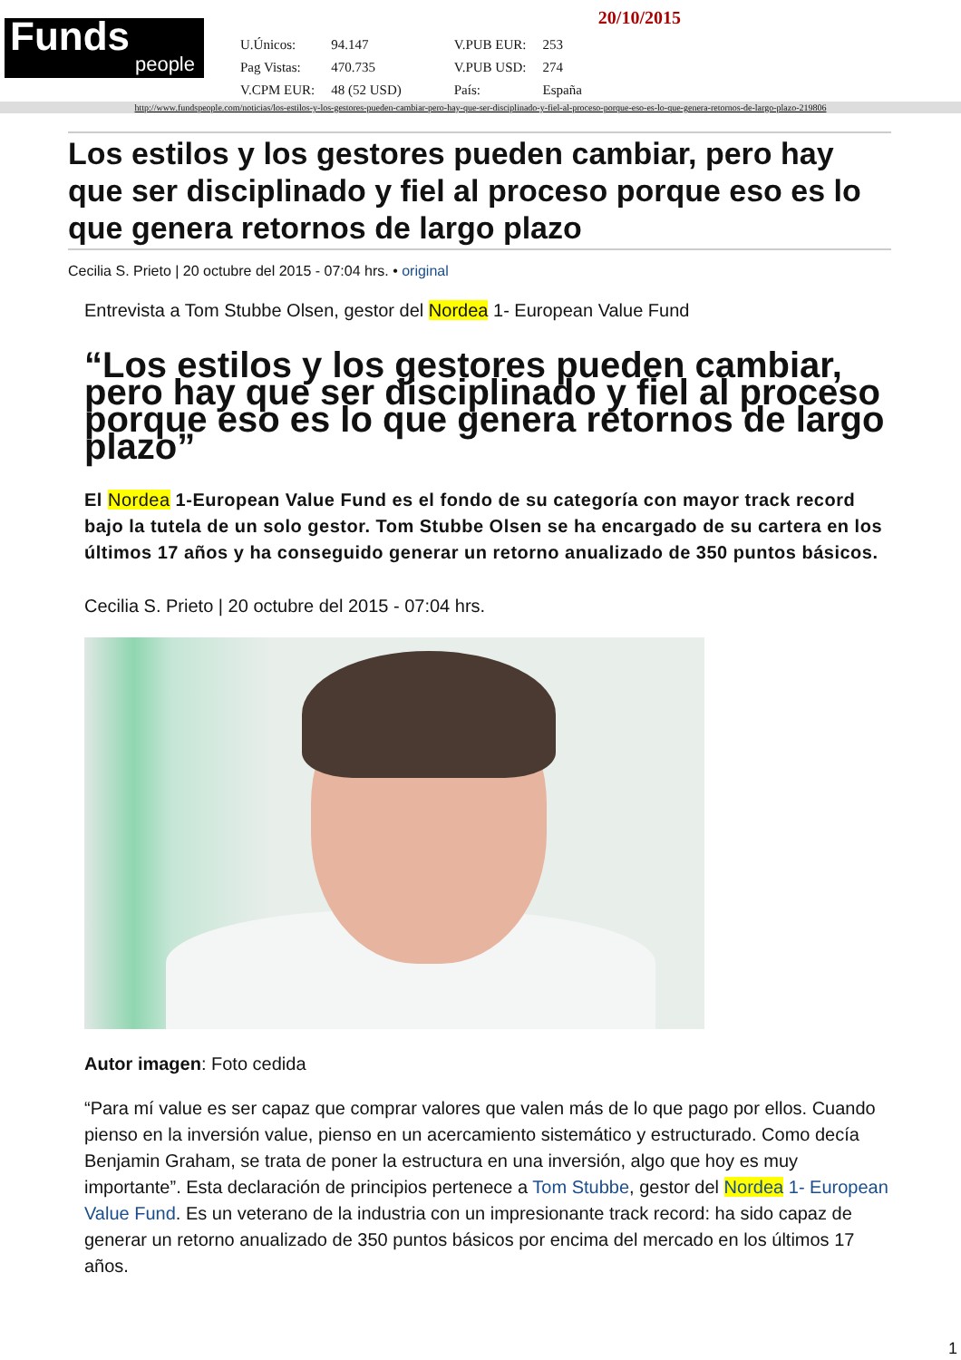Funds
people
| U.Únicos: | 94.147 | V.PUB EUR: | 253 |
| Pag Vistas: | 470.735 | V.PUB USD: | 274 |
| V.CPM EUR: | 48 (52 USD) | País: | España |
20/10/2015
http://www.fundspeople.com/noticias/los-estilos-y-los-gestores-pueden-cambiar-pero-hay-que-ser-disciplinado-y-fiel-al-proceso-porque-eso-es-lo-que-genera-retornos-de-largo-plazo-219806
Los estilos y los gestores pueden cambiar, pero hay que ser disciplinado y fiel al proceso porque eso es lo que genera retornos de largo plazo
Cecilia S. Prieto | 20 octubre del 2015 - 07:04 hrs. • original
Entrevista a Tom Stubbe Olsen, gestor del Nordea 1- European Value Fund
“Los estilos y los gestores pueden cambiar, pero hay que ser disciplinado y fiel al proceso porque eso es lo que genera retornos de largo plazo”
El Nordea 1-European Value Fund es el fondo de su categoría con mayor track record bajo la tutela de un solo gestor. Tom Stubbe Olsen se ha encargado de su cartera en los últimos 17 años y ha conseguido generar un retorno anualizado de 350 puntos básicos.
Cecilia S. Prieto | 20 octubre del 2015 - 07:04 hrs.
Autor imagen: Foto cedida
“Para mí value es ser capaz que comprar valores que valen más de lo que pago por ellos. Cuando pienso en la inversión value, pienso en un acercamiento sistemático y estructurado. Como decía Benjamin Graham, se trata de poner la estructura en una inversión, algo que hoy es muy importante”. Esta declaración de principios pertenece a Tom Stubbe, gestor del Nordea 1- European Value Fund. Es un veterano de la industria con un impresionante track record: ha sido capaz de generar un retorno anualizado de 350 puntos básicos por encima del mercado en los últimos 17 años.
1